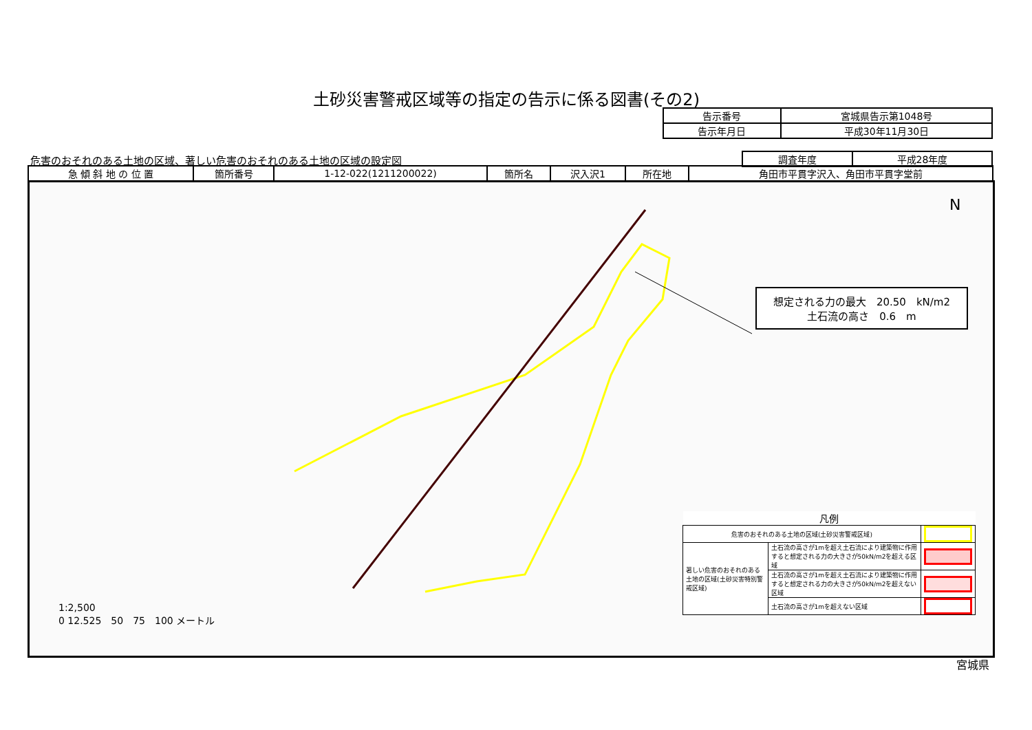土砂災害警戒区域等の指定の告示に係る図書(その2)
| 告示番号 | 宮城県告示第1048号 |
| 告示年月日 | 平成30年11月30日 |
危害のおそれのある土地の区域、著しい危害のおそれのある土地の区域の設定図
| 調査年度 | 平成28年度 |
| 急 傾 斜 地 の 位 置 | 箇所番号 | 1-12-022(1211200022) | 箇所名 | 沢入沢1 | 所在地 | 角田市平貫字沢入、角田市平貫字堂前 |
N
想定される力の最大　20.50　kN/m2
土石流の高さ　0.6　m
1:2,500
0 12.525　50　75　100 メートル
| 凡例 | | |
| 危害のおそれのある土地の区域(土砂災害警戒区域) | | |
| 著しい危害のおそれのある土地の区域(土砂災害特別警戒区域) | 土石流の高さが1mを超え土石流により建築物に作用すると想定される力の大きさが50kN/m2を超える区域 | |
| | 土石流の高さが1mを超え土石流により建築物に作用すると想定される力の大きさが50kN/m2を超えない区域 | |
| | 土石流の高さが1mを超えない区域 | |
宮城県